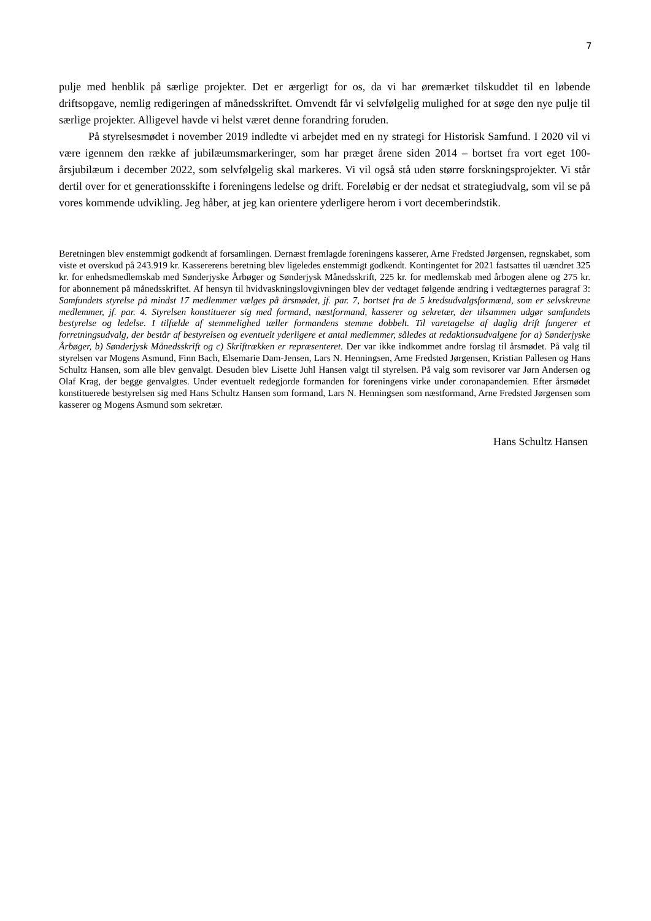7
pulje med henblik på særlige projekter. Det er ærgerligt for os, da vi har øremærket tilskuddet til en løbende driftsopgave, nemlig redigeringen af månedsskriftet. Omvendt får vi selvfølgelig mulighed for at søge den nye pulje til særlige projekter. Alligevel havde vi helst været denne forandring foruden.
På styrelsesmødet i november 2019 indledte vi arbejdet med en ny strategi for Historisk Samfund. I 2020 vil vi være igennem den række af jubilæumsmarkeringer, som har præget årene siden 2014 – bortset fra vort eget 100-årsjubilæum i december 2022, som selvfølgelig skal markeres. Vi vil også stå uden større forskningsprojekter. Vi står dertil over for et generationsskifte i foreningens ledelse og drift. Foreløbig er der nedsat et strategiudvalg, som vil se på vores kommende udvikling. Jeg håber, at jeg kan orientere yderligere herom i vort decemberindstik.
Beretningen blev enstemmigt godkendt af forsamlingen. Dernæst fremlagde foreningens kasserer, Arne Fredsted Jørgensen, regnskabet, som viste et overskud på 243.919 kr. Kassererens beretning blev ligeledes enstemmigt godkendt. Kontingentet for 2021 fastsattes til uændret 325 kr. for enhedsmedlemskab med Sønderjyske Årbøger og Sønderjysk Månedsskrift, 225 kr. for medlemskab med årbogen alene og 275 kr. for abonnement på månedsskriftet. Af hensyn til hvidvaskningslovgivningen blev der vedtaget følgende ændring i vedtægternes paragraf 3: Samfundets styrelse på mindst 17 medlemmer vælges på årsmødet, jf. par. 7, bortset fra de 5 kredsudvalgsformænd, som er selvskrevne medlemmer, jf. par. 4. Styrelsen konstituerer sig med formand, næstformand, kasserer og sekretær, der tilsammen udgør samfundets bestyrelse og ledelse. I tilfælde af stemmelighed tæller formandens stemme dobbelt. Til varetagelse af daglig drift fungerer et forretningsudvalg, der består af bestyrelsen og eventuelt yderligere et antal medlemmer, således at redaktionsudvalgene for a) Sønderjyske Årbøger, b) Sønderjysk Månedsskrift og c) Skriftrækken er repræsenteret. Der var ikke indkommet andre forslag til årsmødet. På valg til styrelsen var Mogens Asmund, Finn Bach, Elsemarie Dam-Jensen, Lars N. Henningsen, Arne Fredsted Jørgensen, Kristian Pallesen og Hans Schultz Hansen, som alle blev genvalgt. Desuden blev Lisette Juhl Hansen valgt til styrelsen. På valg som revisorer var Jørn Andersen og Olaf Krag, der begge genvalgtes. Under eventuelt redegjorde formanden for foreningens virke under coronapandemien. Efter årsmødet konstituerede bestyrelsen sig med Hans Schultz Hansen som formand, Lars N. Henningsen som næstformand, Arne Fredsted Jørgensen som kasserer og Mogens Asmund som sekretær.
Hans Schultz Hansen